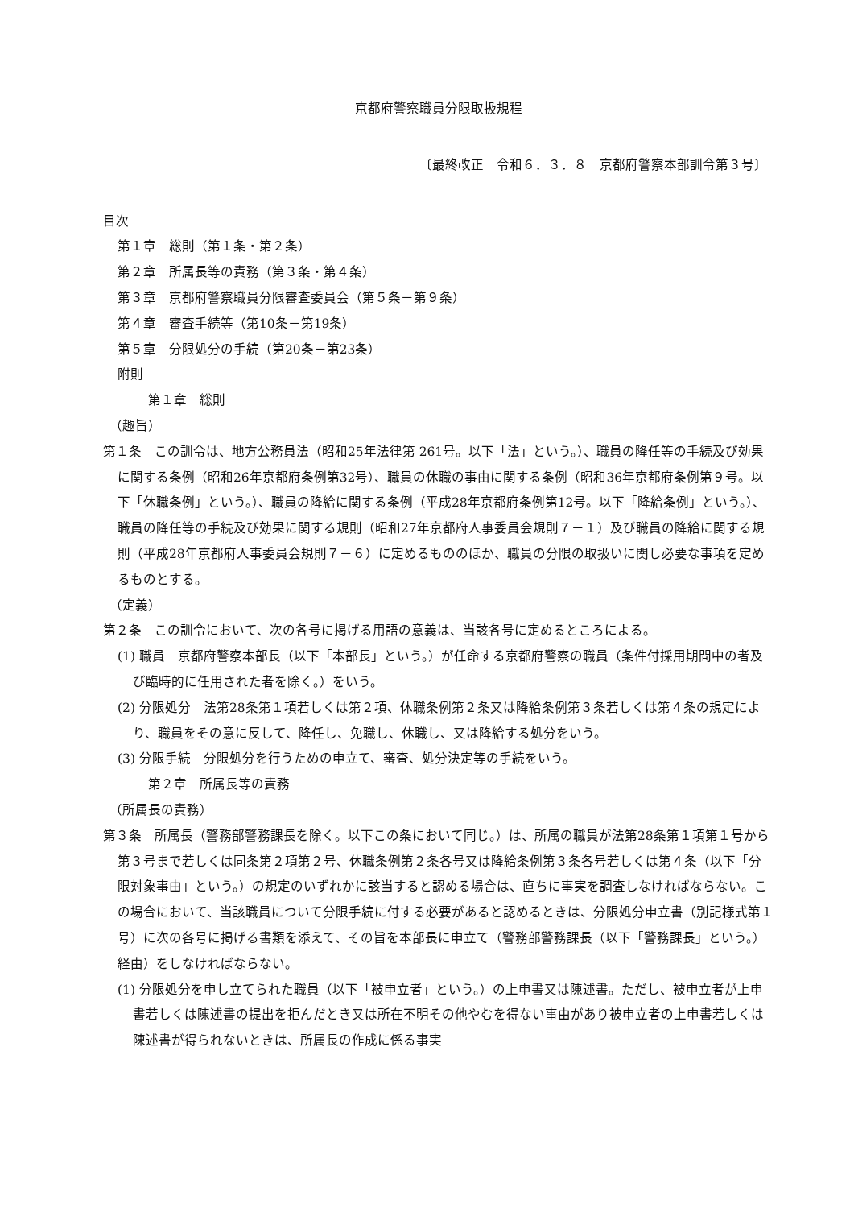京都府警察職員分限取扱規程
〔最終改正　令和６．３．８　京都府警察本部訓令第３号〕
目次
第１章　総則（第１条・第２条）
第２章　所属長等の責務（第３条・第４条）
第３章　京都府警察職員分限審査委員会（第５条－第９条）
第４章　審査手続等（第10条－第19条）
第５章　分限処分の手続（第20条－第23条）
附則
第１章　総則
（趣旨）
第１条　この訓令は、地方公務員法（昭和25年法律第 261号。以下「法」という。）、職員の降任等の手続及び効果に関する条例（昭和26年京都府条例第32号）、職員の休職の事由に関する条例（昭和36年京都府条例第９号。以下「休職条例」という。）、職員の降給に関する条例（平成28年京都府条例第12号。以下「降給条例」という。）、職員の降任等の手続及び効果に関する規則（昭和27年京都府人事委員会規則７－１）及び職員の降給に関する規則（平成28年京都府人事委員会規則７－６）に定めるもののほか、職員の分限の取扱いに関し必要な事項を定めるものとする。
（定義）
第２条　この訓令において、次の各号に掲げる用語の意義は、当該各号に定めるところによる。
(1) 職員　京都府警察本部長（以下「本部長」という。）が任命する京都府警察の職員（条件付採用期間中の者及び臨時的に任用された者を除く。）をいう。
(2) 分限処分　法第28条第１項若しくは第２項、休職条例第２条又は降給条例第３条若しくは第４条の規定により、職員をその意に反して、降任し、免職し、休職し、又は降給する処分をいう。
(3) 分限手続　分限処分を行うための申立て、審査、処分決定等の手続をいう。
第２章　所属長等の責務
（所属長の責務）
第３条　所属長（警務部警務課長を除く。以下この条において同じ。）は、所属の職員が法第28条第１項第１号から第３号まで若しくは同条第２項第２号、休職条例第２条各号又は降給条例第３条各号若しくは第４条（以下「分限対象事由」という。）の規定のいずれかに該当すると認める場合は、直ちに事実を調査しなければならない。この場合において、当該職員について分限手続に付する必要があると認めるときは、分限処分申立書（別記様式第１号）に次の各号に掲げる書類を添えて、その旨を本部長に申立て（警務部警務課長（以下「警務課長」という。）経由）をしなければならない。
(1) 分限処分を申し立てられた職員（以下「被申立者」という。）の上申書又は陳述書。ただし、被申立者が上申書若しくは陳述書の提出を拒んだとき又は所在不明その他やむを得ない事由があり被申立者の上申書若しくは陳述書が得られないときは、所属長の作成に係る事実